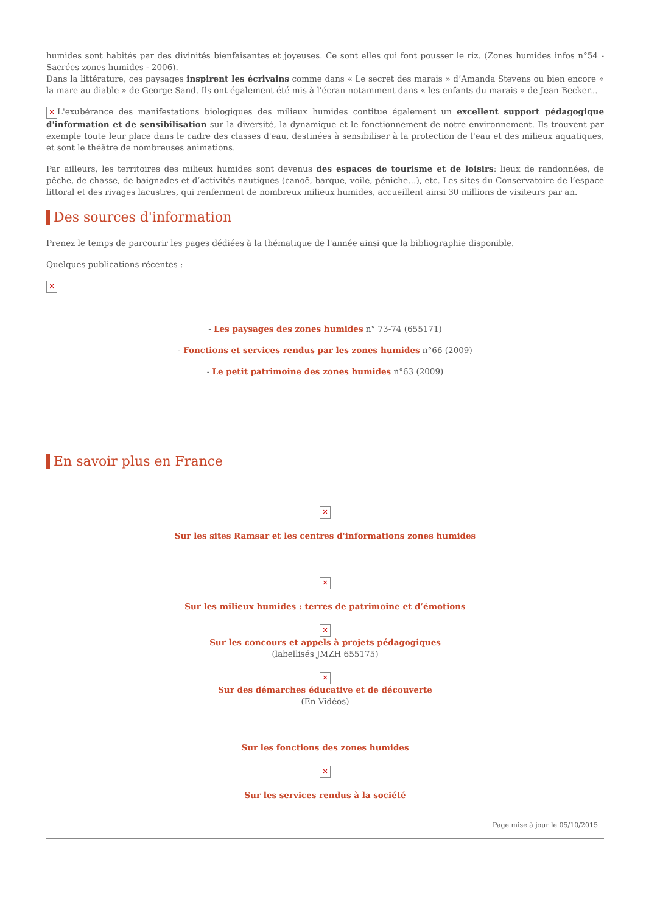humides sont habités par des divinités bienfaisantes et joyeuses. Ce sont elles qui font pousser le riz. (Zones humides infos n°54 - Sacrées zones humides - 2006).
Dans la littérature, ces paysages inspirent les écrivains comme dans « Le secret des marais » d’Amanda Stevens ou bien encore « la mare au diable » de George Sand. Ils ont également été mis à l'écran notamment dans « les enfants du marais » de Jean Becker...
✕ L'exubérance des manifestations biologiques des milieux humides contitue également un excellent support pédagogique d'information et de sensibilisation sur la diversité, la dynamique et le fonctionnement de notre environnement. Ils trouvent par exemple toute leur place dans le cadre des classes d'eau, destinées à sensibiliser à la protection de l'eau et des milieux aquatiques, et sont le théâtre de nombreuses animations.
Par ailleurs, les territoires des milieux humides sont devenus des espaces de tourisme et de loisirs: lieux de randonnées, de pêche, de chasse, de baignades et d’activités nautiques (canoë, barque, voile, péniche…), etc. Les sites du Conservatoire de l’espace littoral et des rivages lacustres, qui renferment de nombreux milieux humides, accueillent ainsi 30 millions de visiteurs par an.
Des sources d'information
Prenez le temps de parcourir les pages dédiées à la thématique de l'année ainsi que la bibliographie disponible.
Quelques publications récentes :
✕
- Les paysages des zones humides n° 73-74 (655171)
- Fonctions et services rendus par les zones humides n°66 (2009)
- Le petit patrimoine des zones humides n°63 (2009)
En savoir plus en France
✕
Sur les sites Ramsar et les centres d'informations zones humides
✕
Sur les milieux humides : terres de patrimoine et d’émotions
✕
Sur les concours et appels à projets pédagogiques
(labellisés JMZH 655175)
✕
Sur des démarches éducative et de découverte
(En Vidéos)
Sur les fonctions des zones humides
✕
Sur les services rendus à la société
Page mise à jour le 05/10/2015